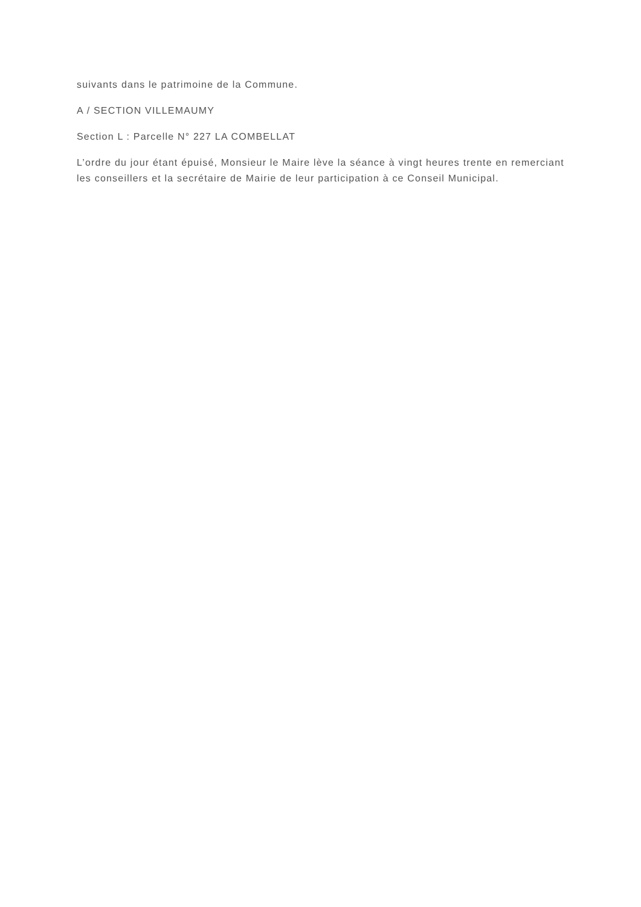suivants dans le patrimoine de la Commune.
A / SECTION VILLEMAUMY
Section L : Parcelle N° 227 LA COMBELLAT
L’ordre du jour étant épuisé, Monsieur le Maire lève la séance à vingt heures trente en remerciant les conseillers et la secrétaire de Mairie de leur participation à ce Conseil Municipal.